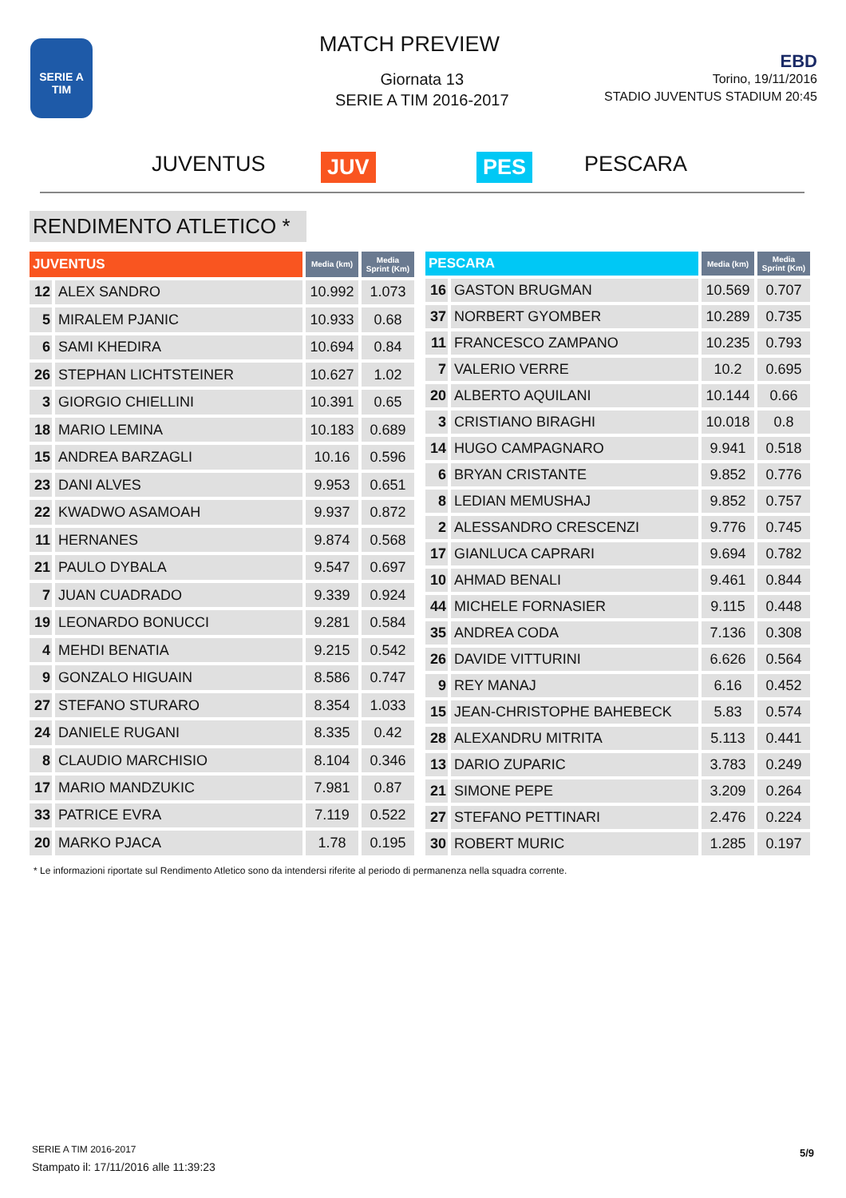SERIE A
TIM
MATCH PREVIEW
Giornata 13
SERIE A TIM 2016-2017
EBD
Torino, 19/11/2016
STADIO JUVENTUS STADIUM 20:45
JUVENTUS JUV PES PESCARA
RENDIMENTO ATLETICO *
| JUVENTUS | | Media (km) | Media Sprint (Km) |
| --- | --- | --- | --- |
| 12 | ALEX SANDRO | 10.992 | 1.073 |
| 5 | MIRALEM PJANIC | 10.933 | 0.68 |
| 6 | SAMI KHEDIRA | 10.694 | 0.84 |
| 26 | STEPHAN LICHTSTEINER | 10.627 | 1.02 |
| 3 | GIORGIO CHIELLINI | 10.391 | 0.65 |
| 18 | MARIO LEMINA | 10.183 | 0.689 |
| 15 | ANDREA BARZAGLI | 10.16 | 0.596 |
| 23 | DANI ALVES | 9.953 | 0.651 |
| 22 | KWADWO ASAMOAH | 9.937 | 0.872 |
| 11 | HERNANES | 9.874 | 0.568 |
| 21 | PAULO DYBALA | 9.547 | 0.697 |
| 7 | JUAN CUADRADO | 9.339 | 0.924 |
| 19 | LEONARDO BONUCCI | 9.281 | 0.584 |
| 4 | MEHDI BENATIA | 9.215 | 0.542 |
| 9 | GONZALO HIGUAIN | 8.586 | 0.747 |
| 27 | STEFANO STURARO | 8.354 | 1.033 |
| 24 | DANIELE RUGANI | 8.335 | 0.42 |
| 8 | CLAUDIO MARCHISIO | 8.104 | 0.346 |
| 17 | MARIO MANDZUKIC | 7.981 | 0.87 |
| 33 | PATRICE EVRA | 7.119 | 0.522 |
| 20 | MARKO PJACA | 1.78 | 0.195 |
| PESCARA | | Media (km) | Media Sprint (Km) |
| --- | --- | --- | --- |
| 16 | GASTON BRUGMAN | 10.569 | 0.707 |
| 37 | NORBERT GYOMBER | 10.289 | 0.735 |
| 11 | FRANCESCO ZAMPANO | 10.235 | 0.793 |
| 7 | VALERIO VERRE | 10.2 | 0.695 |
| 20 | ALBERTO AQUILANI | 10.144 | 0.66 |
| 3 | CRISTIANO BIRAGHI | 10.018 | 0.8 |
| 14 | HUGO CAMPAGNARO | 9.941 | 0.518 |
| 6 | BRYAN CRISTANTE | 9.852 | 0.776 |
| 8 | LEDIAN MEMUSHAJ | 9.852 | 0.757 |
| 2 | ALESSANDRO CRESCENZI | 9.776 | 0.745 |
| 17 | GIANLUCA CAPRARI | 9.694 | 0.782 |
| 10 | AHMAD BENALI | 9.461 | 0.844 |
| 44 | MICHELE FORNASIER | 9.115 | 0.448 |
| 35 | ANDREA CODA | 7.136 | 0.308 |
| 26 | DAVIDE VITTURINI | 6.626 | 0.564 |
| 9 | REY MANAJ | 6.16 | 0.452 |
| 15 | JEAN-CHRISTOPHE BAHEBECK | 5.83 | 0.574 |
| 28 | ALEXANDRU MITRITA | 5.113 | 0.441 |
| 13 | DARIO ZUPARIC | 3.783 | 0.249 |
| 21 | SIMONE PEPE | 3.209 | 0.264 |
| 27 | STEFANO PETTINARI | 2.476 | 0.224 |
| 30 | ROBERT MURIC | 1.285 | 0.197 |
* Le informazioni riportate sul Rendimento Atletico sono da intendersi riferite al periodo di permanenza nella squadra corrente.
SERIE A TIM 2016-2017
Stampato il: 17/11/2016 alle 11:39:23
5/9